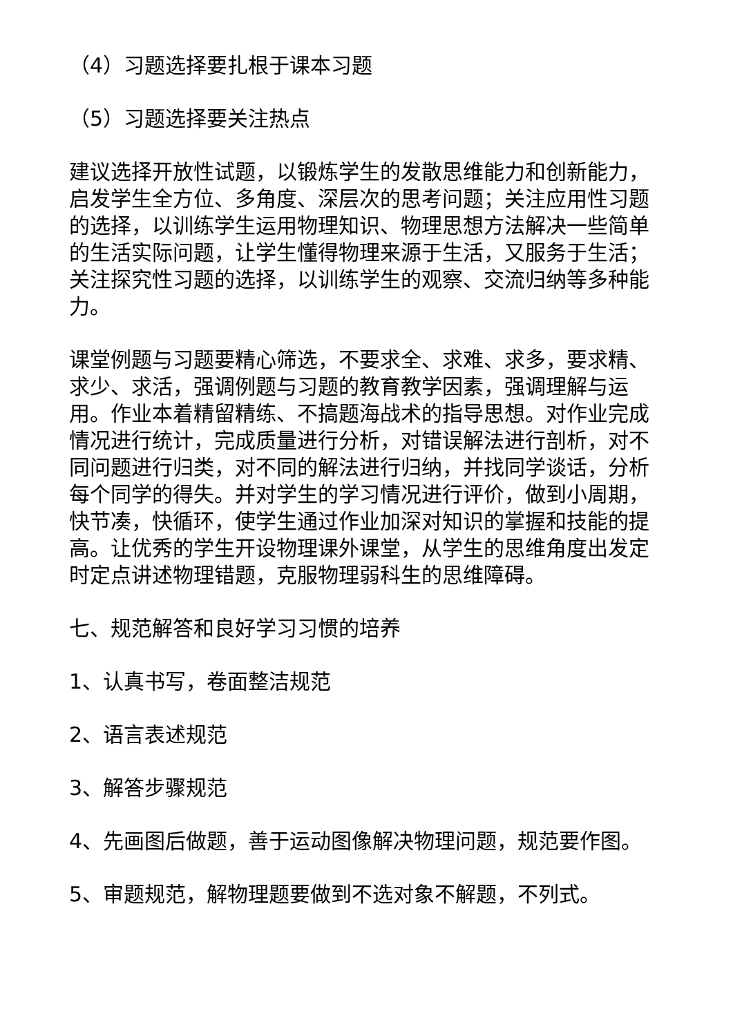（4）习题选择要扎根于课本习题
（5）习题选择要关注热点
建议选择开放性试题，以锻炼学生的发散思维能力和创新能力，启发学生全方位、多角度、深层次的思考问题；关注应用性习题的选择，以训练学生运用物理知识、物理思想方法解决一些简单的生活实际问题，让学生懂得物理来源于生活，又服务于生活；关注探究性习题的选择，以训练学生的观察、交流归纳等多种能力。
课堂例题与习题要精心筛选，不要求全、求难、求多，要求精、求少、求活，强调例题与习题的教育教学因素，强调理解与运用。作业本着精留精练、不搞题海战术的指导思想。对作业完成情况进行统计，完成质量进行分析，对错误解法进行剖析，对不同问题进行归类，对不同的解法进行归纳，并找同学谈话，分析每个同学的得失。并对学生的学习情况进行评价，做到小周期，快节凑，快循环，使学生通过作业加深对知识的掌握和技能的提高。让优秀的学生开设物理课外课堂，从学生的思维角度出发定时定点讲述物理错题，克服物理弱科生的思维障碍。
七、规范解答和良好学习习惯的培养
1、认真书写，卷面整洁规范
2、语言表述规范
3、解答步骤规范
4、先画图后做题，善于运动图像解决物理问题，规范要作图。
5、审题规范，解物理题要做到不选对象不解题，不列式。